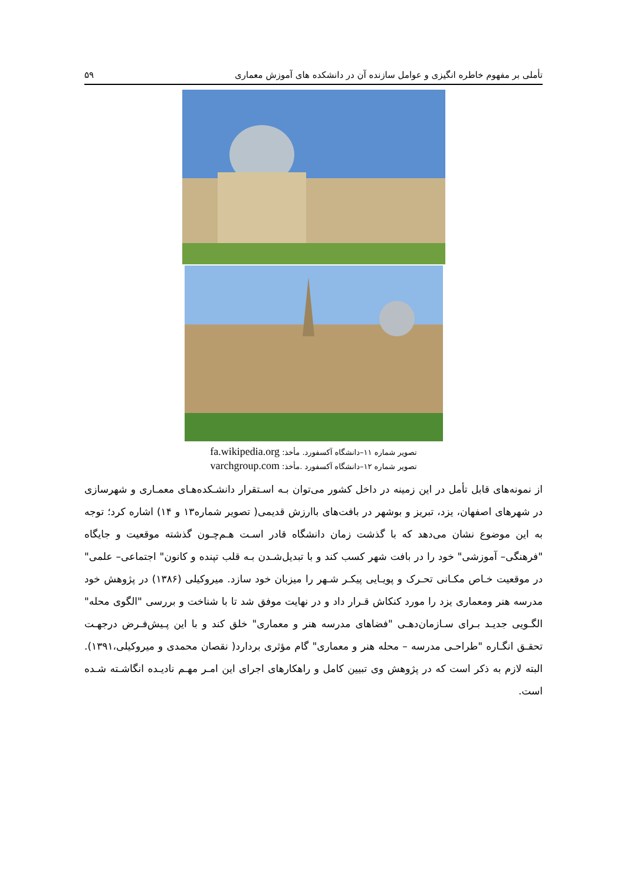تأملی بر مفهوم خاطره انگیزی و عوامل سازنده آن در دانشکده های آموزش معماری
۵۹
تصویر شماره ۱۱–دانشگاه آکسفورد. مأخذ: fa.wikipedia.org
تصویر شماره ۱۲–دانشگاه آکسفورد .مأخذ: varchgroup.com
از نمونه‌های قابل تأمل در این زمینه در داخل کشور می‌توان بـه اسـتقرار دانشـکده‌هـای معمـاری و شهرسازی در شهرهای اصفهان، یزد، تبریز و بوشهر در بافت‌های باارزش قدیمی( تصویر شماره۱۳ و ۱۴) اشاره کرد؛ توجه به این موضوع نشان می‌دهد که با گذشت زمان دانشگاه قادر اسـت هـم‌چـون گذشته موقعیت و جایگاه "فرهنگی– آموزشی" خود را در بافت شهر کسب کند و با تبدیل‌شـدن بـه قلب تپنده و کانون" اجتماعی– علمی" در موقعیت خـاص مکـانی تحـرک و پویـایی پیکـر شـهر را میزبان خود سازد. میروکیلی (۱۳۸۶) در پژوهش خود مدرسه هنر ومعماری یزد را مورد کنکاش قـرار داد و در نهایت موفق شد تا با شناخت و بررسی "الگوی محله" الگـویی جدیـد بـرای سـازمان‌دهـی "فضاهای مدرسه هنر و معماری" خلق کند و با این پـیش‌فـرض درجهـت تحقـق انگـاره "طراحـی مدرسه – محله هنر و معماری" گام مؤثری بردارد( نقصان محمدی و میروکیلی،۱۳۹۱). البته لازم به ذکر است که در پژوهش وی تبیین کامل و راهکارهای اجرای این امـر مهـم نادیـده انگاشـته شـده است.